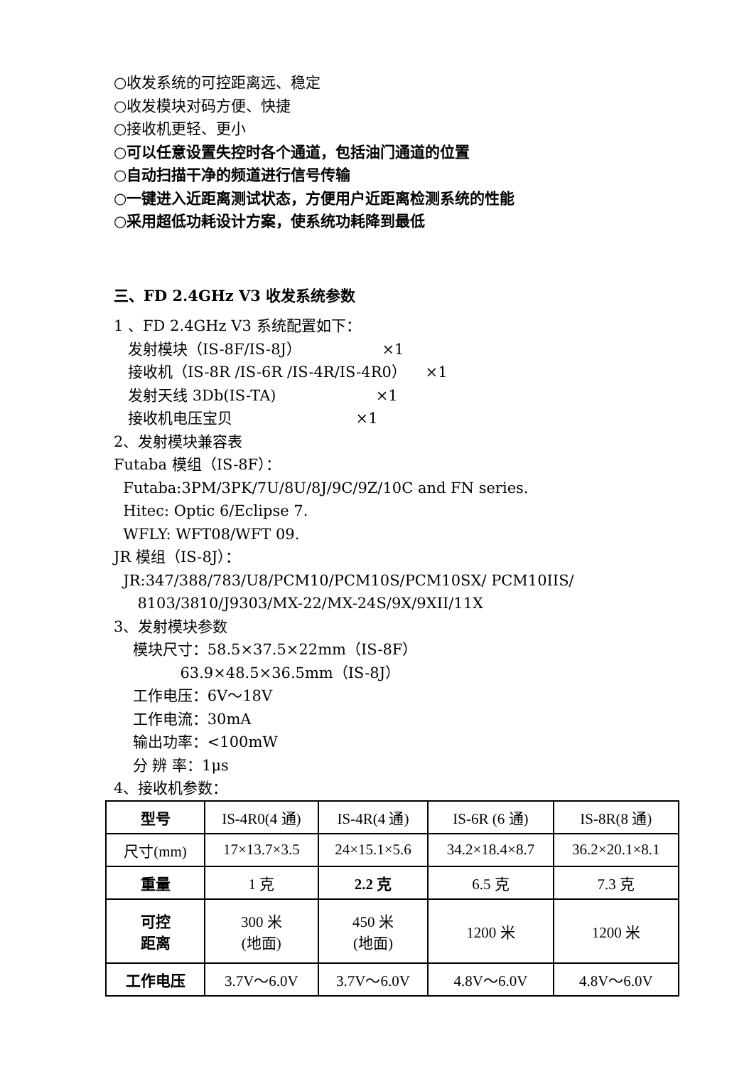○收发系统的可控距离远、稳定
○收发模块对码方便、快捷
○接收机更轻、更小
○可以任意设置失控时各个通道，包括油门通道的位置
○自动扫描干净的频道进行信号传输
○一键进入近距离测试状态，方便用户近距离检测系统的性能
○采用超低功耗设计方案，使系统功耗降到最低
三、FD 2.4GHz V3 收发系统参数
1 、FD 2.4GHz V3 系统配置如下：
发射模块（IS-8F/IS-8J） ×1
接收机（IS-8R /IS-6R /IS-4R/IS-4R0） ×1
发射天线 3Db(IS-TA) ×1
接收机电压宝贝 ×1
2、发射模块兼容表
Futaba 模组（IS-8F）：
Futaba:3PM/3PK/7U/8U/8J/9C/9Z/10C and FN series.
Hitec: Optic 6/Eclipse 7.
WFLY: WFT08/WFT 09.
JR 模组（IS-8J）：
JR:347/388/783/U8/PCM10/PCM10S/PCM10SX/ PCM10IIS/
8103/3810/J9303/MX-22/MX-24S/9X/9XII/11X
3、发射模块参数
模块尺寸：58.5×37.5×22mm（IS-8F）
63.9×48.5×36.5mm（IS-8J）
工作电压：6V～18V
工作电流：30mA
输出功率：<100mW
分 辨 率：1μs
4、接收机参数：
| 型号 | IS-4R0(4 通) | IS-4R(4 通) | IS-6R (6 通) | IS-8R(8 通) |
| 尺寸(mm) | 17×13.7×3.5 | 24×15.1×5.6 | 34.2×18.4×8.7 | 36.2×20.1×8.1 |
| 重量 | 1 克 | 2.2 克 | 6.5 克 | 7.3 克 |
| 可控 距离 | 300 米 (地面) | 450 米 (地面) | 1200 米 | 1200 米 |
| 工作电压 | 3.7V～6.0V | 3.7V～6.0V | 4.8V～6.0V | 4.8V～6.0V |